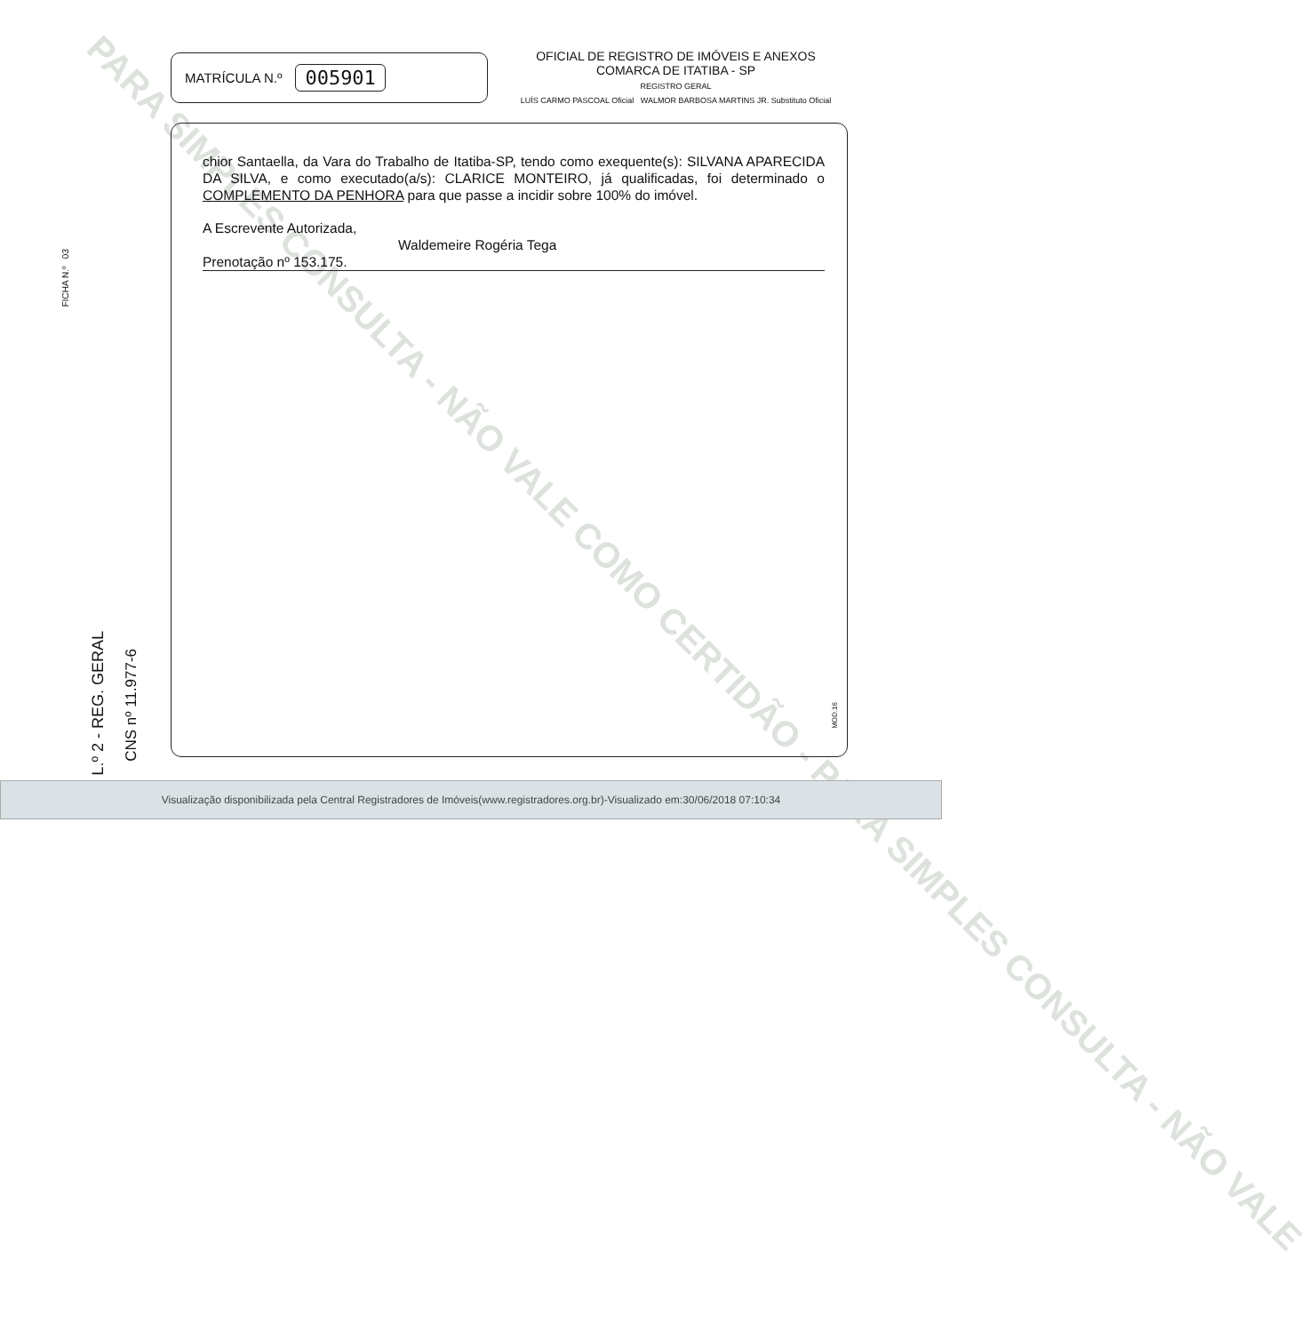PARA SIMPLES CONSULTA - NÃO VALE COMO CERTIDÃO - PARA SIMPLES CONSULTA - NÃO VALE
MATRÍCULA N.º 005901
OFICIAL DE REGISTRO DE IMÓVEIS E ANEXOS
COMARCA DE ITATIBA - SP
REGISTRO GERAL
LUÍS CARMO PASCOAL Oficial WALMOR BARBOSA MARTINS JR. Substituto Oficial
chior Santaella, da Vara do Trabalho de Itatiba-SP, tendo como exequente(s): SILVANA APARECIDA DA SILVA, e como executado(a/s): CLARICE MONTEIRO, já qualificadas, foi determinado o COMPLEMENTO DA PENHORA para que passe a incidir sobre 100% do imóvel.
A Escrevente Autorizada,
Waldemeire Rogéria Tega
Prenotação nº 153.175.
FICHA N.º 03
L.º 2 - REG. GERAL
CNS nº 11.977-6
MOD.16
Visualização disponibilizada pela Central Registradores de Imóveis(www.registradores.org.br)-Visualizado em:30/06/2018 07:10:34